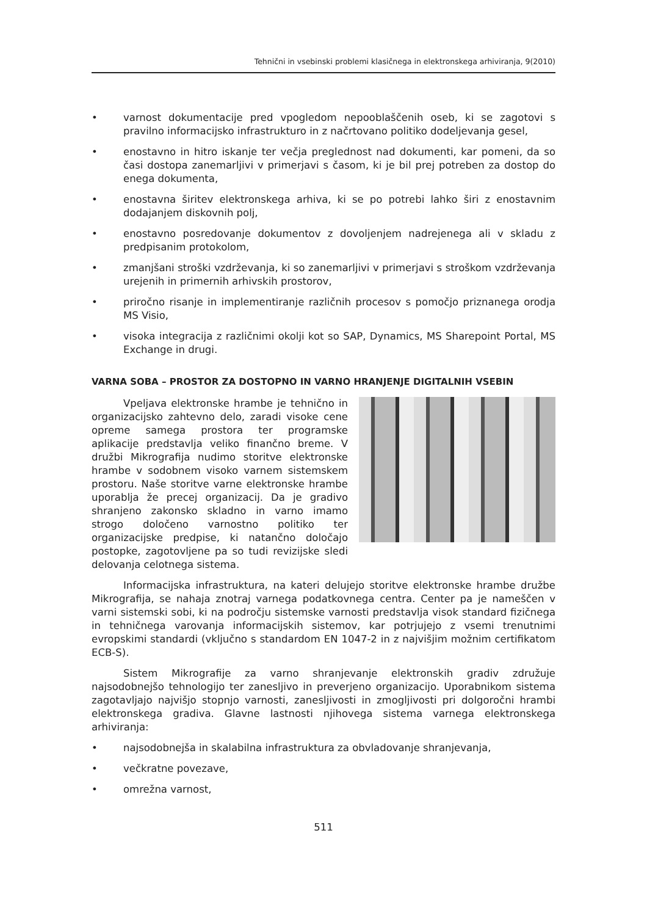Tehnični in vsebinski problemi klasičnega in elektronskega arhiviranja, 9(2010)
• varnost dokumentacije pred vpogledom nepooblaščenih oseb, ki se zagotovi s pravilno informacijsko infrastrukturo in z načrtovano politiko dodeljevanja gesel,
• enostavno in hitro iskanje ter večja preglednost nad dokumenti, kar pomeni, da so časi dostopa zanemarljivi v primerjavi s časom, ki je bil prej potreben za dostop do enega dokumenta,
• enostavna širitev elektronskega arhiva, ki se po potrebi lahko širi z enostavnim dodajanjem diskovnih polj,
• enostavno posredovanje dokumentov z dovoljenjem nadrejenega ali v skladu z predpisanim protokolom,
• zmanjšani stroški vzdrževanja, ki so zanemarljivi v primerjavi s stroškom vzdrževanja urejenih in primernih arhivskih prostorov,
• priročno risanje in implementiranje različnih procesov s pomočjo priznanega orodja MS Visio,
• visoka integracija z različnimi okolji kot so SAP, Dynamics, MS Sharepoint Portal, MS Exchange in drugi.
VARNA SOBA – PROSTOR ZA DOSTOPNO IN VARNO HRANJENJE DIGITALNIH VSEBIN
Vpeljava elektronske hrambe je tehnično in organizacijsko zahtevno delo, zaradi visoke cene opreme samega prostora ter programske aplikacije predstavlja veliko finančno breme. V družbi Mikrografija nudimo storitve elektronske hrambe v sodobnem visoko varnem sistemskem prostoru. Naše storitve varne elektronske hrambe uporablja že precej organizacij. Da je gradivo shranjeno zakonsko skladno in varno imamo strogo določeno varnostno politiko ter organizacijske predpise, ki natančno določajo postopke, zagotovljene pa so tudi revizijske sledi delovanja celotnega sistema.
Informacijska infrastruktura, na kateri delujejo storitve elektronske hrambe družbe Mikrografija, se nahaja znotraj varnega podatkovnega centra. Center pa je nameščen v varni sistemski sobi, ki na področju sistemske varnosti predstavlja visok standard fizičnega in tehničnega varovanja informacijskih sistemov, kar potrjujejo z vsemi trenutnimi evropskimi standardi (vključno s standardom EN 1047-2 in z najvišjim možnim certifikatom ECB-S).
Sistem Mikrografije za varno shranjevanje elektronskih gradiv združuje najsodobnejšo tehnologijo ter zanesljivo in preverjeno organizacijo. Uporabnikom sistema zagotavljajo najvišjo stopnjo varnosti, zanesljivosti in zmogljivosti pri dolgoročni hrambi elektronskega gradiva. Glavne lastnosti njihovega sistema varnega elektronskega arhiviranja:
• najsodobnejša in skalabilna infrastruktura za obvladovanje shranjevanja,
• večkratne povezave,
• omrežna varnost,
511